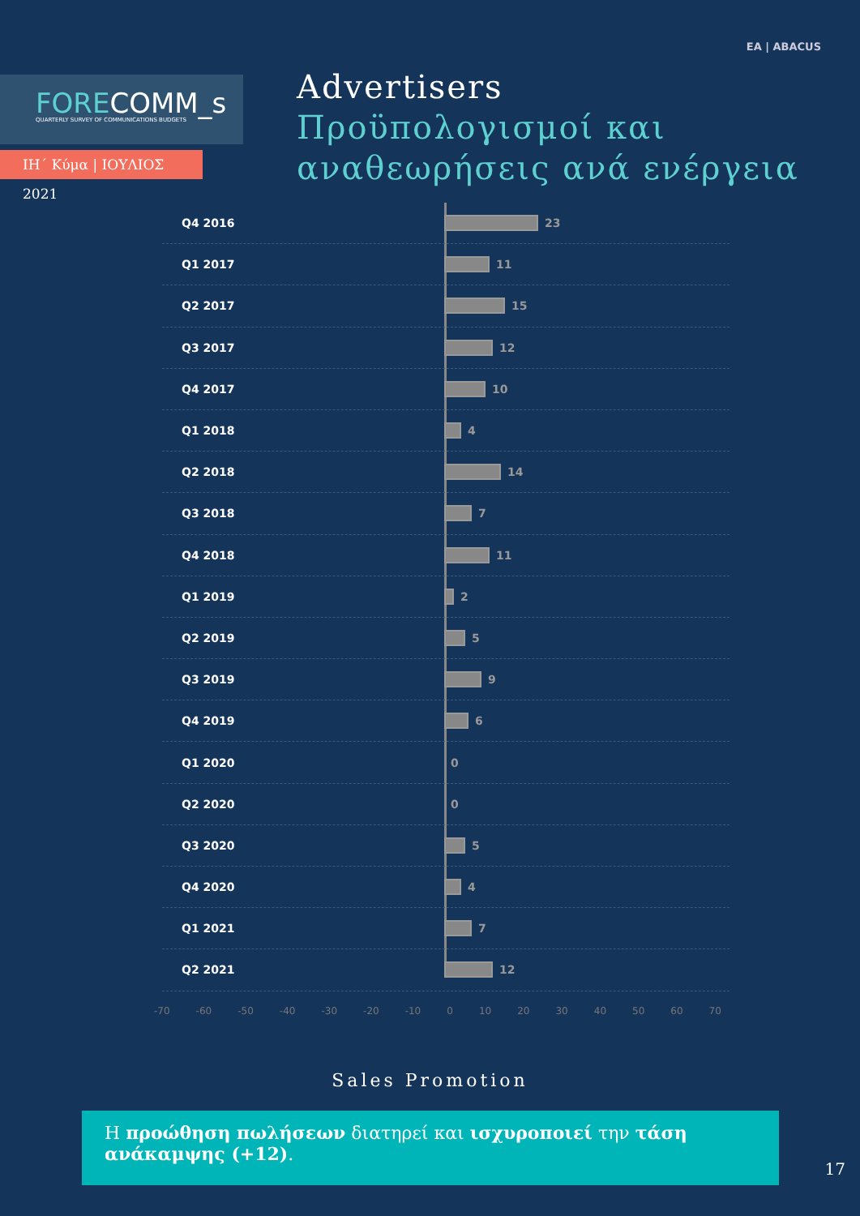ΕΑ | ABACUS
FORECOMM_s
QUARTERLY SURVEY OF COMMUNICATIONS BUDGETS
ΙΗ΄ Κύμα | ΙΟΥΛΙΟΣ 2021
Advertisers
Προϋπολογισμοί και
αναθεωρήσεις ανά ενέργεια
Q4 2016 23
Q1 2017 11
Q2 2017 15
Q3 2017 12
Q4 2017 10
Q1 2018 4
Q2 2018 14
Q3 2018 7
Q4 2018 11
Q1 2019 2
Q2 2019 5
Q3 2019 9
Q4 2019 6
Q1 2020 0
Q2 2020 0
Q3 2020 5
Q4 2020 4
Q1 2021 7
Q2 2021 12
-70 -60 -50 -40 -30 -20 -10 0 10 20 30 40 50 60 70
Sales Promotion
Η προώθηση πωλήσεων διατηρεί και ισχυροποιεί την τάση ανάκαμψης (+12).
17